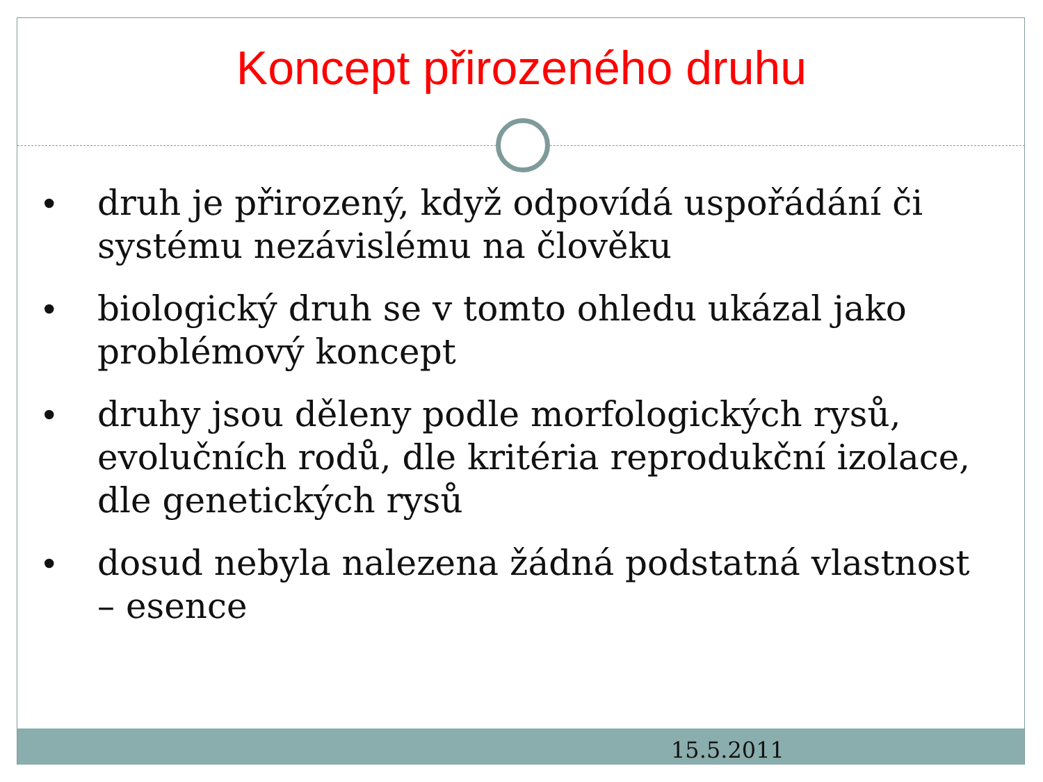Koncept přirozeného druhu
• druh je přirozený, když odpovídá uspořádání či systému nezávislému na člověku
• biologický druh se v tomto ohledu ukázal jako problémový koncept
• druhy jsou děleny podle morfologických rysů, evolučních rodů, dle kritéria reprodukční izolace, dle genetických rysů
• dosud nebyla nalezena žádná podstatná vlastnost – esence
15.5.2011